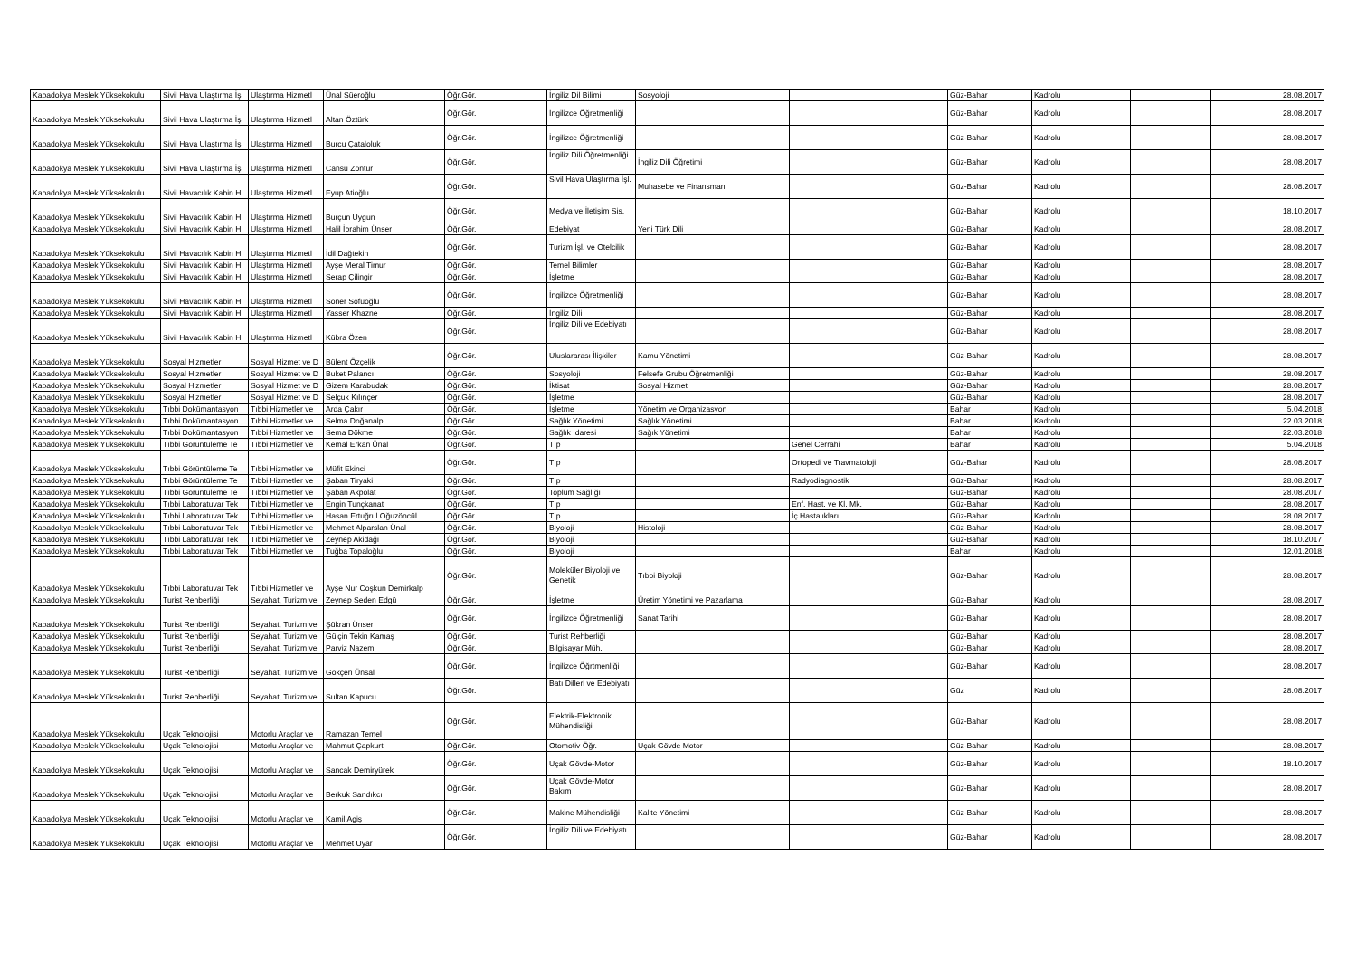| Kapadokya Meslek Yüksekokulu | Sivil Hava Ulaştırma İş | Ulaştırma Hizmetl | Ünal Süeroğlu | Öğr.Gör. | İngiliz Dil Bilimi | Sosyoloji | | | Güz-Bahar | Kadrolu | | 28.08.2017 |
| Kapadokya Meslek Yüksekokulu | Sivil Hava Ulaştırma İş | Ulaştırma Hizmetl | Altan Öztürk | Öğr.Gör. | İngilizce Öğretmenliği | | | | Güz-Bahar | Kadrolu | | 28.08.2017 |
| Kapadokya Meslek Yüksekokulu | Sivil Hava Ulaştırma İş | Ulaştırma Hizmetl | Burcu Çataloluk | Öğr.Gör. | İngilizce Öğretmenliği | | | | Güz-Bahar | Kadrolu | | 28.08.2017 |
| Kapadokya Meslek Yüksekokulu | Sivil Hava Ulaştırma İş | Ulaştırma Hizmetl | Cansu Zontur | Öğr.Gör. | İngiliz Dili Öğretmenliği | İngiliz Dili Öğretimi | | | Güz-Bahar | Kadrolu | | 28.08.2017 |
| Kapadokya Meslek Yüksekokulu | Sivil Havacılık Kabin H | Ulaştırma Hizmetl | Eyup Atioğlu | Öğr.Gör. | Sivil Hava Ulaştırma İşl. | Muhasebe ve Finansman | | | Güz-Bahar | Kadrolu | | 28.08.2017 |
| Kapadokya Meslek Yüksekokulu | Sivil Havacılık Kabin H | Ulaştırma Hizmetl | Burçun Uygun | Öğr.Gör. | Medya ve İletişim Sis. | | | | Güz-Bahar | Kadrolu | | 18.10.2017 |
| Kapadokya Meslek Yüksekokulu | Sivil Havacılık Kabin H | Ulaştırma Hizmetl | Halil İbrahim Ünser | Öğr.Gör. | Edebiyat | Yeni Türk Dili | | | Güz-Bahar | Kadrolu | | 28.08.2017 |
| Kapadokya Meslek Yüksekokulu | Sivil Havacılık Kabin H | Ulaştırma Hizmetl | İdil Dağtekin | Öğr.Gör. | Turizm İşl. ve Otelcilik | | | | Güz-Bahar | Kadrolu | | 28.08.2017 |
| Kapadokya Meslek Yüksekokulu | Sivil Havacılık Kabin H | Ulaştırma Hizmetl | Ayşe Meral Timur | Öğr.Gör. | Temel Bilimler | | | | Güz-Bahar | Kadrolu | | 28.08.2017 |
| Kapadokya Meslek Yüksekokulu | Sivil Havacılık Kabin H | Ulaştırma Hizmetl | Serap Çilingir | Öğr.Gör. | İşletme | | | | Güz-Bahar | Kadrolu | | 28.08.2017 |
| Kapadokya Meslek Yüksekokulu | Sivil Havacılık Kabin H | Ulaştırma Hizmetl | Soner Sofuoğlu | Öğr.Gör. | İngilizce Öğretmenliği | | | | Güz-Bahar | Kadrolu | | 28.08.2017 |
| Kapadokya Meslek Yüksekokulu | Sivil Havacılık Kabin H | Ulaştırma Hizmetl | Yasser Khazne | Öğr.Gör. | İngiliz Dili | | | | Güz-Bahar | Kadrolu | | 28.08.2017 |
| Kapadokya Meslek Yüksekokulu | Sivil Havacılık Kabin H | Ulaştırma Hizmetl | Kübra Özen | Öğr.Gör. | İngiliz Dili ve Edebiyatı | | | | Güz-Bahar | Kadrolu | | 28.08.2017 |
| Kapadokya Meslek Yüksekokulu | Sosyal Hizmetler | Sosyal Hizmet ve D | Bülent Özçelik | Öğr.Gör. | Uluslararası İlişkiler | Kamu Yönetimi | | | Güz-Bahar | Kadrolu | | 28.08.2017 |
| Kapadokya Meslek Yüksekokulu | Sosyal Hizmetler | Sosyal Hizmet ve D | Buket Palancı | Öğr.Gör. | Sosyoloji | Felsefe Grubu Öğretmenliği | | | Güz-Bahar | Kadrolu | | 28.08.2017 |
| Kapadokya Meslek Yüksekokulu | Sosyal Hizmetler | Sosyal Hizmet ve D | Gizem Karabudak | Öğr.Gör. | İktisat | Sosyal Hizmet | | | Güz-Bahar | Kadrolu | | 28.08.2017 |
| Kapadokya Meslek Yüksekokulu | Sosyal Hizmetler | Sosyal Hizmet ve D | Selçuk Kılınçer | Öğr.Gör. | İşletme | | | | Güz-Bahar | Kadrolu | | 28.08.2017 |
| Kapadokya Meslek Yüksekokulu | Tıbbi Dokümantasyon | Tıbbi Hizmetler ve | Arda Çakır | Öğr.Gör. | İşletme | Yönetim ve Organizasyon | | | Bahar | Kadrolu | | 5.04.2018 |
| Kapadokya Meslek Yüksekokulu | Tıbbi Dokümantasyon | Tıbbi Hizmetler ve | Selma Doğanalp | Öğr.Gör. | Sağlık Yönetimi | Sağlık Yönetimi | | | Bahar | Kadrolu | | 22.03.2018 |
| Kapadokya Meslek Yüksekokulu | Tıbbi Dokümantasyon | Tıbbi Hizmetler ve | Sema Dökme | Öğr.Gör. | Sağlık İdaresi | Sağık Yönetimi | | | Bahar | Kadrolu | | 22.03.2018 |
| Kapadokya Meslek Yüksekokulu | Tıbbi Görüntüleme Te | Tıbbi Hizmetler ve | Kemal Erkan Ünal | Öğr.Gör. | Tıp | | Genel Cerrahi | | Bahar | Kadrolu | | 5.04.2018 |
| Kapadokya Meslek Yüksekokulu | Tıbbi Görüntüleme Te | Tıbbi Hizmetler ve | Müfit Ekinci | Öğr.Gör. | Tıp | | Ortopedi ve Travmatoloji | | Güz-Bahar | Kadrolu | | 28.08.2017 |
| Kapadokya Meslek Yüksekokulu | Tıbbi Görüntüleme Te | Tıbbi Hizmetler ve | Şaban Tiryaki | Öğr.Gör. | Tıp | | Radyodiagnostik | | Güz-Bahar | Kadrolu | | 28.08.2017 |
| Kapadokya Meslek Yüksekokulu | Tıbbi Görüntüleme Te | Tıbbi Hizmetler ve | Şaban Akpolat | Öğr.Gör. | Toplum Sağlığı | | | | Güz-Bahar | Kadrolu | | 28.08.2017 |
| Kapadokya Meslek Yüksekokulu | Tıbbi Laboratuvar Tek | Tıbbi Hizmetler ve | Engin Tunçkanat | Öğr.Gör. | Tıp | | Enf. Hast. ve Kl. Mk. | | Güz-Bahar | Kadrolu | | 28.08.2017 |
| Kapadokya Meslek Yüksekokulu | Tıbbi Laboratuvar Tek | Tıbbi Hizmetler ve | Hasan Ertuğrul Oğuzöncül | Öğr.Gör. | Tıp | | İç Hastalıkları | | Güz-Bahar | Kadrolu | | 28.08.2017 |
| Kapadokya Meslek Yüksekokulu | Tıbbi Laboratuvar Tek | Tıbbi Hizmetler ve | Mehmet Alparslan Ünal | Öğr.Gör. | Biyoloji | Histoloji | | | Güz-Bahar | Kadrolu | | 28.08.2017 |
| Kapadokya Meslek Yüksekokulu | Tıbbi Laboratuvar Tek | Tıbbi Hizmetler ve | Zeynep Akidağı | Öğr.Gör. | Biyoloji | | | | Güz-Bahar | Kadrolu | | 18.10.2017 |
| Kapadokya Meslek Yüksekokulu | Tıbbi Laboratuvar Tek | Tıbbi Hizmetler ve | Tuğba Topaloğlu | Öğr.Gör. | Biyoloji | | | | Bahar | Kadrolu | | 12.01.2018 |
| Kapadokya Meslek Yüksekokulu | Tıbbi Laboratuvar Tek | Tıbbi Hizmetler ve | Ayşe Nur Coşkun Demirkalp | Öğr.Gör. | Moleküler Biyoloji ve Genetik | Tıbbi Biyoloji | | | Güz-Bahar | Kadrolu | | 28.08.2017 |
| Kapadokya Meslek Yüksekokulu | Turist Rehberliği | Seyahat, Turizm ve | Zeynep Seden Edgü | Öğr.Gör. | İşletme | Üretim Yönetimi ve Pazarlama | | | Güz-Bahar | Kadrolu | | 28.08.2017 |
| Kapadokya Meslek Yüksekokulu | Turist Rehberliği | Seyahat, Turizm ve | Şükran Ünser | Öğr.Gör. | İngilizce Öğretmenliği | Sanat Tarihi | | | Güz-Bahar | Kadrolu | | 28.08.2017 |
| Kapadokya Meslek Yüksekokulu | Turist Rehberliği | Seyahat, Turizm ve | Gülçin Tekin Kamaş | Öğr.Gör. | Turist Rehberliği | | | | Güz-Bahar | Kadrolu | | 28.08.2017 |
| Kapadokya Meslek Yüksekokulu | Turist Rehberliği | Seyahat, Turizm ve | Parviz Nazem | Öğr.Gör. | Bilgisayar Müh. | | | | Güz-Bahar | Kadrolu | | 28.08.2017 |
| Kapadokya Meslek Yüksekokulu | Turist Rehberliği | Seyahat, Turizm ve | Gökçen Ünsal | Öğr.Gör. | İngilizce Öğrtmenliği | | | | Güz-Bahar | Kadrolu | | 28.08.2017 |
| Kapadokya Meslek Yüksekokulu | Turist Rehberliği | Seyahat, Turizm ve | Sultan Kapucu | Öğr.Gör. | Batı Dilleri ve Edebiyatı | | | | Güz | Kadrolu | | 28.08.2017 |
| Kapadokya Meslek Yüksekokulu | Uçak Teknolojisi | Motorlu Araçlar ve | Ramazan Temel | Öğr.Gör. | Elektrik-Elektronik Mühendisliği | | | | Güz-Bahar | Kadrolu | | 28.08.2017 |
| Kapadokya Meslek Yüksekokulu | Uçak Teknolojisi | Motorlu Araçlar ve | Mahmut Çapkurt | Öğr.Gör. | Otomotiv Öğr. | Uçak Gövde Motor | | | Güz-Bahar | Kadrolu | | 28.08.2017 |
| Kapadokya Meslek Yüksekokulu | Uçak Teknolojisi | Motorlu Araçlar ve | Sancak Demiryürek | Öğr.Gör. | Uçak Gövde-Motor | | | | Güz-Bahar | Kadrolu | | 18.10.2017 |
| Kapadokya Meslek Yüksekokulu | Uçak Teknolojisi | Motorlu Araçlar ve | Berkuk Sandıkcı | Öğr.Gör. | Uçak Gövde-Motor Bakım | | | | Güz-Bahar | Kadrolu | | 28.08.2017 |
| Kapadokya Meslek Yüksekokulu | Uçak Teknolojisi | Motorlu Araçlar ve | Kamil Agiş | Öğr.Gör. | Makine Mühendisliği | Kalite Yönetimi | | | Güz-Bahar | Kadrolu | | 28.08.2017 |
| Kapadokya Meslek Yüksekokulu | Uçak Teknolojisi | Motorlu Araçlar ve | Mehmet Uyar | Öğr.Gör. | İngiliz Dili ve Edebiyatı | | | | Güz-Bahar | Kadrolu | | 28.08.2017 |